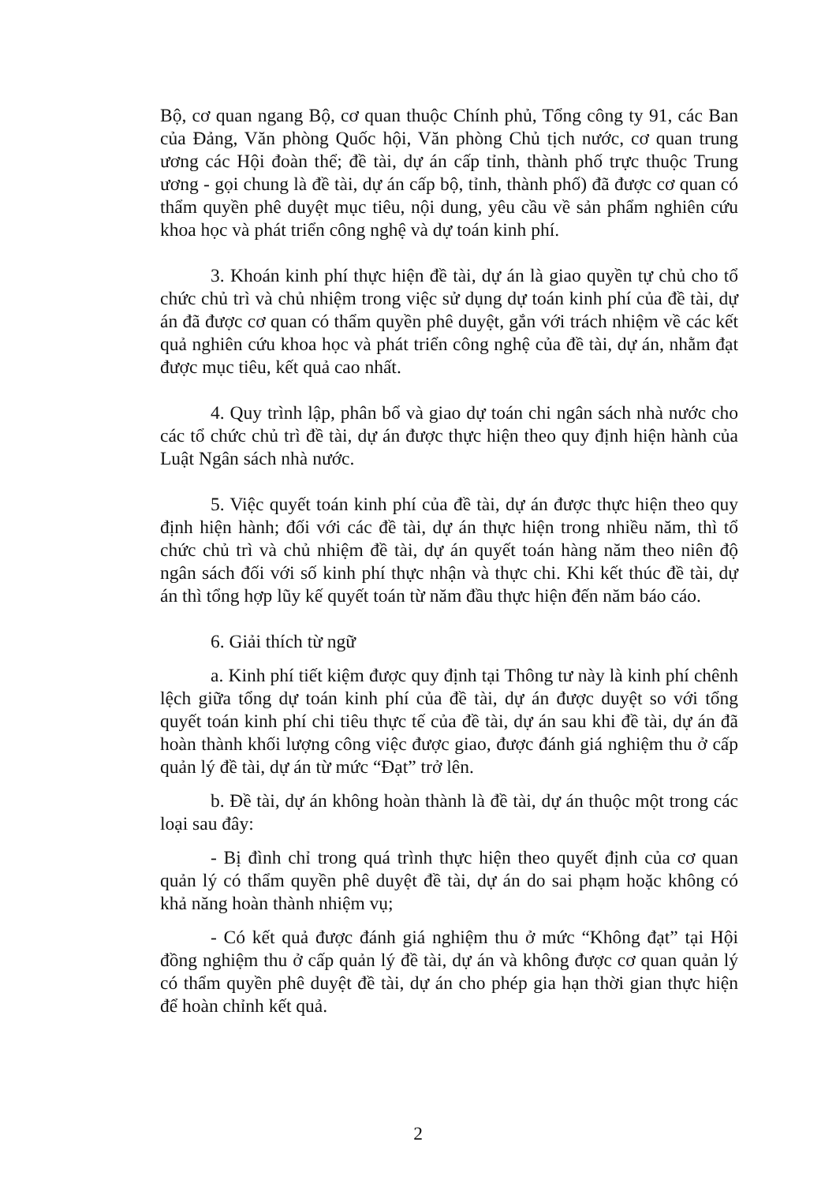Bộ, cơ quan ngang Bộ, cơ quan thuộc Chính phủ, Tổng công ty 91, các Ban của Đảng, Văn phòng Quốc hội, Văn phòng Chủ tịch nước, cơ quan trung ương các Hội đoàn thể; đề tài, dự án cấp tỉnh, thành phố trực thuộc Trung ương - gọi chung là đề tài, dự án cấp bộ, tỉnh, thành phố) đã được cơ quan có thẩm quyền phê duyệt mục tiêu, nội dung, yêu cầu về sản phẩm nghiên cứu khoa học và phát triển công nghệ và dự toán kinh phí.
3. Khoán kinh phí thực hiện đề tài, dự án là giao quyền tự chủ cho tổ chức chủ trì và chủ nhiệm trong việc sử dụng dự toán kinh phí của đề tài, dự án đã được cơ quan có thẩm quyền phê duyệt, gắn với trách nhiệm về các kết quả nghiên cứu khoa học và phát triển công nghệ của đề tài, dự án, nhằm đạt được mục tiêu, kết quả cao nhất.
4. Quy trình lập, phân bổ và giao dự toán chi ngân sách nhà nước cho các tổ chức chủ trì đề tài, dự án được thực hiện theo quy định hiện hành của Luật Ngân sách nhà nước.
5. Việc quyết toán kinh phí của đề tài, dự án được thực hiện theo quy định hiện hành; đối với các đề tài, dự án thực hiện trong nhiều năm, thì tổ chức chủ trì và chủ nhiệm đề tài, dự án quyết toán hàng năm theo niên độ ngân sách đối với số kinh phí thực nhận và thực chi. Khi kết thúc đề tài, dự án thì tổng hợp lũy kế quyết toán từ năm đầu thực hiện đến năm báo cáo.
6. Giải thích từ ngữ
a. Kinh phí tiết kiệm được quy định tại Thông tư này là kinh phí chênh lệch giữa tổng dự toán kinh phí của đề tài, dự án được duyệt so với tổng quyết toán kinh phí chi tiêu thực tế của đề tài, dự án sau khi đề tài, dự án đã hoàn thành khối lượng công việc được giao, được đánh giá nghiệm thu ở cấp quản lý đề tài, dự án từ mức “Đạt” trở lên.
b. Đề tài, dự án không hoàn thành là đề tài, dự án thuộc một trong các loại sau đây:
- Bị đình chỉ trong quá trình thực hiện theo quyết định của cơ quan quản lý có thẩm quyền phê duyệt đề tài, dự án do sai phạm hoặc không có khả năng hoàn thành nhiệm vụ;
- Có kết quả được đánh giá nghiệm thu ở mức “Không đạt” tại Hội đồng nghiệm thu ở cấp quản lý đề tài, dự án và không được cơ quan quản lý có thẩm quyền phê duyệt đề tài, dự án cho phép gia hạn thời gian thực hiện để hoàn chỉnh kết quả.
2